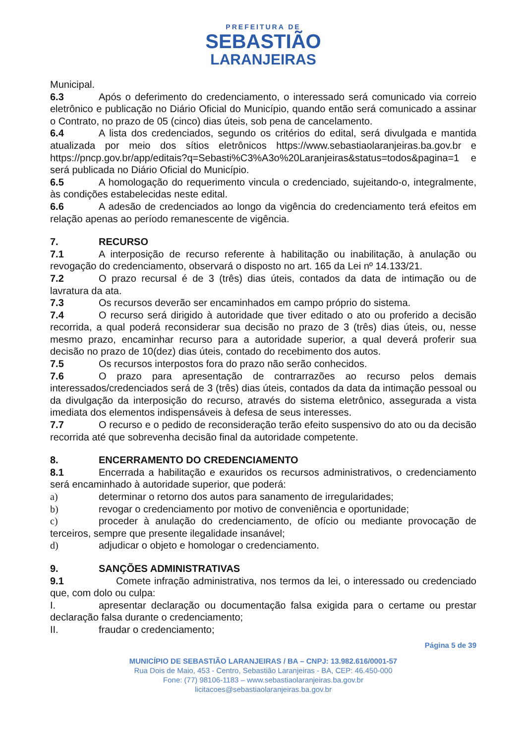PREFEITURA DE
SEBASTIÃO
LARANJEIRAS
Municipal.
6.3 Após o deferimento do credenciamento, o interessado será comunicado via correio eletrônico e publicação no Diário Oficial do Município, quando então será comunicado a assinar o Contrato, no prazo de 05 (cinco) dias úteis, sob pena de cancelamento.
6.4 A lista dos credenciados, segundo os critérios do edital, será divulgada e mantida atualizada por meio dos sítios eletrônicos https://www.sebastiaolaranjeiras.ba.gov.br e https://pncp.gov.br/app/editais?q=Sebasti%C3%A3o%20Laranjeiras&status=todos&pagina=1 e será publicada no Diário Oficial do Município.
6.5 A homologação do requerimento vincula o credenciado, sujeitando-o, integralmente, às condições estabelecidas neste edital.
6.6 A adesão de credenciados ao longo da vigência do credenciamento terá efeitos em relação apenas ao período remanescente de vigência.
7. RECURSO
7.1 A interposição de recurso referente à habilitação ou inabilitação, à anulação ou revogação do credenciamento, observará o disposto no art. 165 da Lei nº 14.133/21.
7.2 O prazo recursal é de 3 (três) dias úteis, contados da data de intimação ou de lavratura da ata.
7.3 Os recursos deverão ser encaminhados em campo próprio do sistema.
7.4 O recurso será dirigido à autoridade que tiver editado o ato ou proferido a decisão recorrida, a qual poderá reconsiderar sua decisão no prazo de 3 (três) dias úteis, ou, nesse mesmo prazo, encaminhar recurso para a autoridade superior, a qual deverá proferir sua decisão no prazo de 10(dez) dias úteis, contado do recebimento dos autos.
7.5 Os recursos interpostos fora do prazo não serão conhecidos.
7.6 O prazo para apresentação de contrarrazões ao recurso pelos demais interessados/credenciados será de 3 (três) dias úteis, contados da data da intimação pessoal ou da divulgação da interposição do recurso, através do sistema eletrônico, assegurada a vista imediata dos elementos indispensáveis à defesa de seus interesses.
7.7 O recurso e o pedido de reconsideração terão efeito suspensivo do ato ou da decisão recorrida até que sobrevenha decisão final da autoridade competente.
8. ENCERRAMENTO DO CREDENCIAMENTO
8.1 Encerrada a habilitação e exauridos os recursos administrativos, o credenciamento será encaminhado à autoridade superior, que poderá:
a) determinar o retorno dos autos para sanamento de irregularidades;
b) revogar o credenciamento por motivo de conveniência e oportunidade;
c) proceder à anulação do credenciamento, de ofício ou mediante provocação de terceiros, sempre que presente ilegalidade insanável;
d) adjudicar o objeto e homologar o credenciamento.
9. SANÇÕES ADMINISTRATIVAS
9.1 Comete infração administrativa, nos termos da lei, o interessado ou credenciado que, com dolo ou culpa:
I. apresentar declaração ou documentação falsa exigida para o certame ou prestar declaração falsa durante o credenciamento;
II. fraudar o credenciamento;
Página 5 de 39
MUNICÍPIO DE SEBASTIÃO LARANJEIRAS / BA – CNPJ: 13.982.616/0001-57
Rua Dois de Maio, 453 - Centro, Sebastião Laranjeiras - BA, CEP: 46.450-000
Fone: (77) 98106-1183 – www.sebastiaolaranjeiras.ba.gov.br
licitacoes@sebastiaolaranjeiras.ba.gov.br